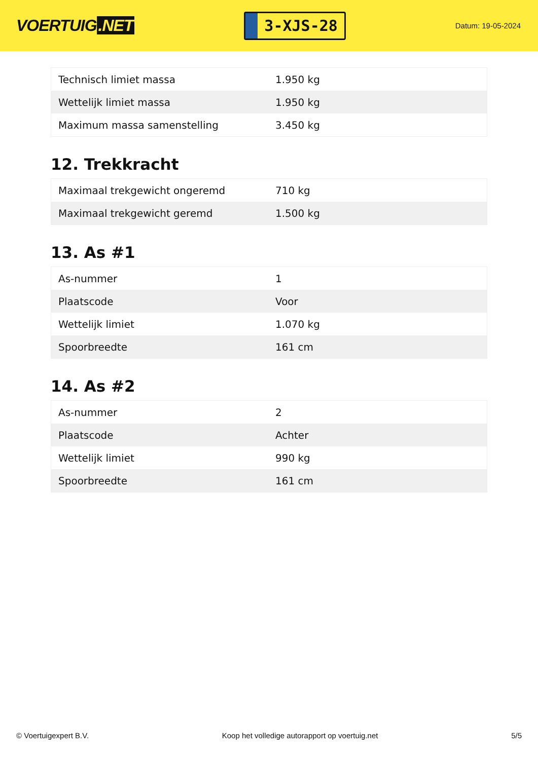VOERTUIG.NET
3-XJS-28
Datum: 19-05-2024
| Technisch limiet massa | 1.950 kg |
| Wettelijk limiet massa | 1.950 kg |
| Maximum massa samenstelling | 3.450 kg |
12. Trekkracht
| Maximaal trekgewicht ongeremd | 710 kg |
| Maximaal trekgewicht geremd | 1.500 kg |
13. As #1
| As-nummer | 1 |
| Plaatscode | Voor |
| Wettelijk limiet | 1.070 kg |
| Spoorbreedte | 161 cm |
14. As #2
| As-nummer | 2 |
| Plaatscode | Achter |
| Wettelijk limiet | 990 kg |
| Spoorbreedte | 161 cm |
© Voertuigexpert B.V. Koop het volledige autorapport op voertuig.net 5/5